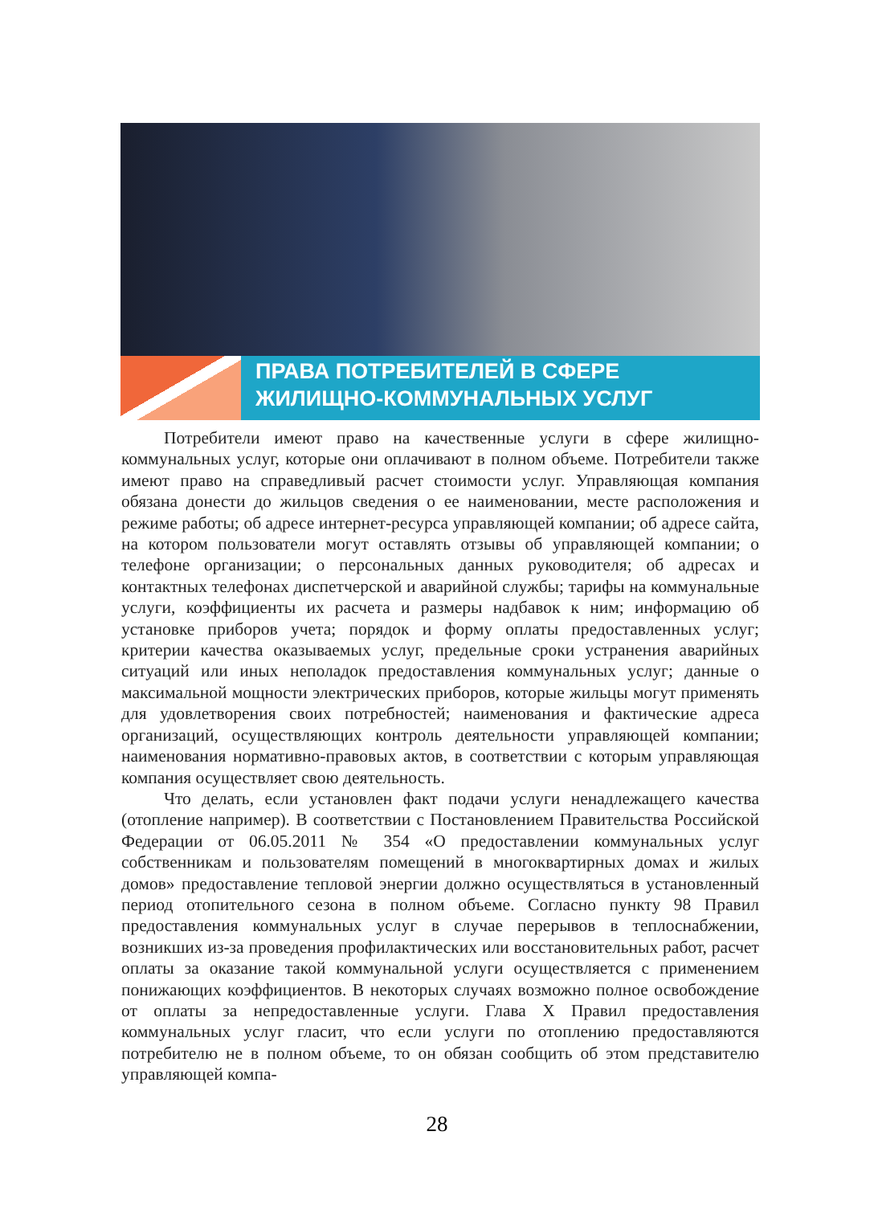ПРАВА ПОТРЕБИТЕЛЕЙ В СФЕРЕ
ЖИЛИЩНО-КОММУНАЛЬНЫХ УСЛУГ
Потребители имеют право на качественные услуги в сфере жилищно-коммунальных услуг, которые они оплачивают в полном объеме. Потребители также имеют право на справедливый расчет стоимости услуг. Управляющая компания обязана донести до жильцов сведения о ее наименовании, месте расположения и режиме работы; об адресе интернет-ресурса управляющей компании; об адресе сайта, на котором пользователи могут оставлять отзывы об управляющей компании; о телефоне организации; о персональных данных руководителя; об адресах и контактных телефонах диспетчерской и аварийной службы; тарифы на коммунальные услуги, коэффициенты их расчета и размеры надбавок к ним; информацию об установке приборов учета; порядок и форму оплаты предоставленных услуг; критерии качества оказываемых услуг, предельные сроки устранения аварийных ситуаций или иных неполадок предоставления коммунальных услуг; данные о максимальной мощности электрических приборов, которые жильцы могут применять для удовлетворения своих потребностей; наименования и фактические адреса организаций, осуществляющих контроль деятельности управляющей компании; наименования нормативно-правовых актов, в соответствии с которым управляющая компания осуществляет свою деятельность.
Что делать, если установлен факт подачи услуги ненадлежащего качества (отопление например). В соответствии с Постановлением Правительства Российской Федерации от 06.05.2011 № 354 «О предоставлении коммунальных услуг собственникам и пользователям помещений в многоквартирных домах и жилых домов» предоставление тепловой энергии должно осуществляться в установленный период отопительного сезона в полном объеме. Согласно пункту 98 Правил предоставления коммунальных услуг в случае перерывов в теплоснабжении, возникших из-за проведения профилактических или восстановительных работ, расчет оплаты за оказание такой коммунальной услуги осуществляется с применением понижающих коэффициентов. В некоторых случаях возможно полное освобождение от оплаты за непредоставленные услуги. Глава X Правил предоставления коммунальных услуг гласит, что если услуги по отоплению предоставляются потребителю не в полном объеме, то он обязан сообщить об этом представителю управляющей компа-
28